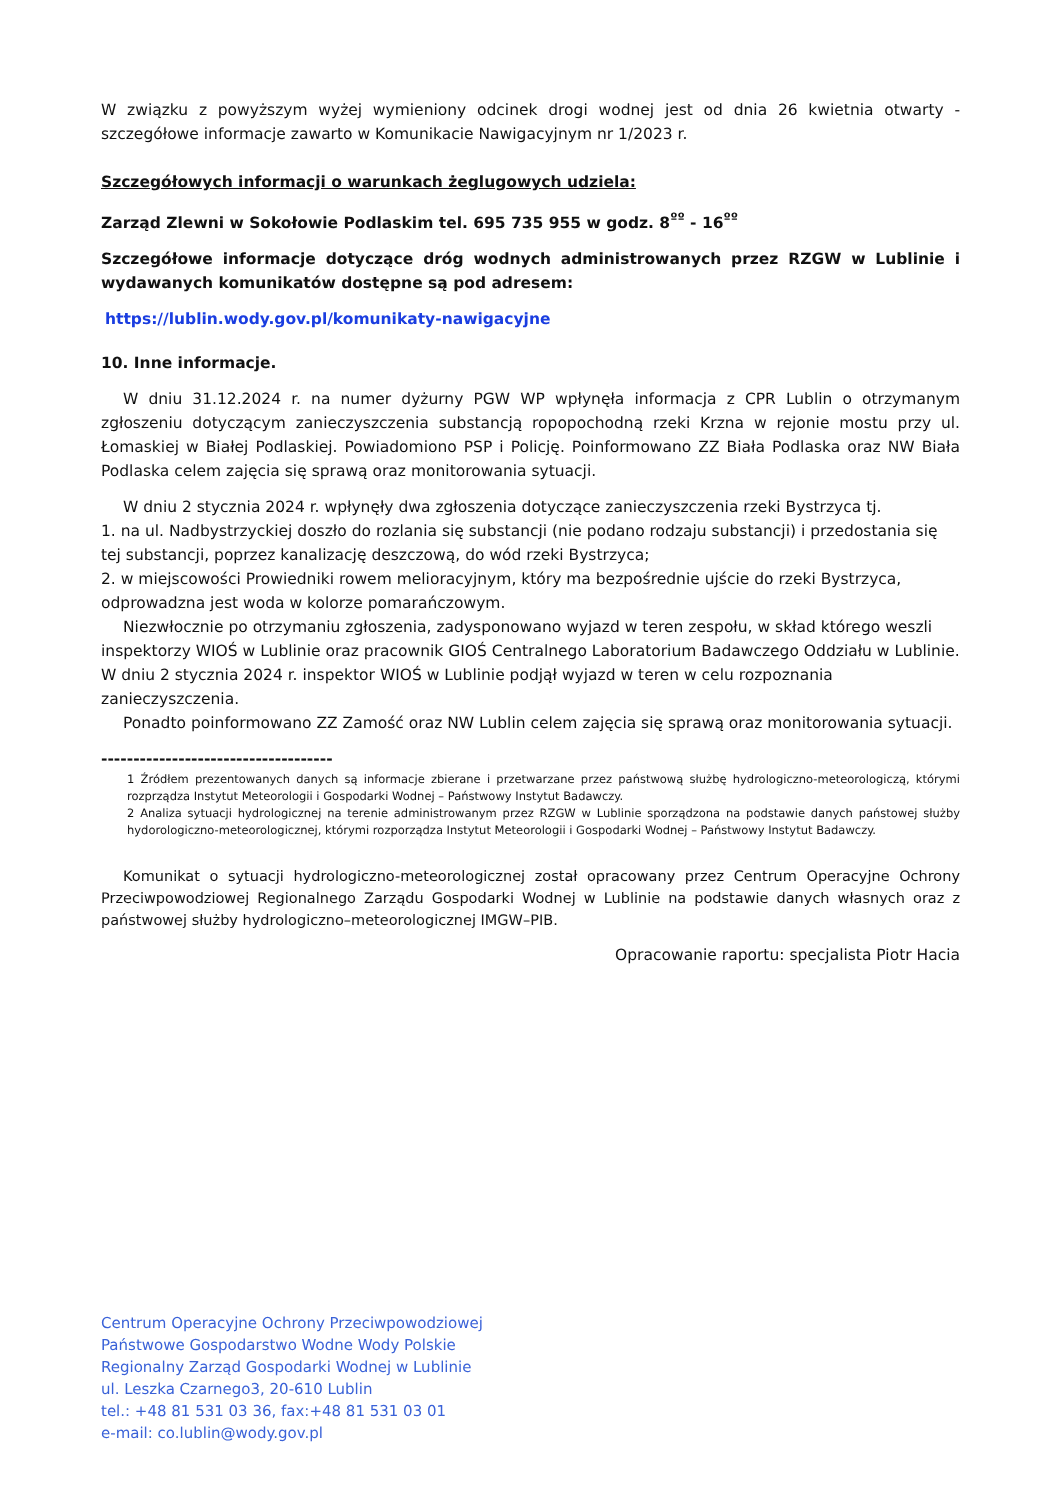W związku z powyższym wyżej wymieniony odcinek drogi wodnej jest od dnia 26 kwietnia otwarty - szczegółowe informacje zawarto w Komunikacie Nawigacyjnym nr 1/2023 r.
Szczegółowych informacji o warunkach żeglugowych udziela:
Zarząd Zlewni w Sokołowie Podlaskim tel. 695 735 955 w godz. 8<sup>ºº</sup> - 16<sup>ºº</sup>
Szczegółowe informacje dotyczące dróg wodnych administrowanych przez RZGW w Lublinie i wydawanych komunikatów dostępne są pod adresem:
https://lublin.wody.gov.pl/komunikaty-nawigacyjne
10. Inne informacje.
W dniu 31.12.2024 r. na numer dyżurny PGW WP wpłynęła informacja z CPR Lublin o otrzymanym zgłoszeniu dotyczącym zanieczyszczenia substancją ropopochodną rzeki Krzna w rejonie mostu przy ul. Łomaskiej w Białej Podlaskiej. Powiadomiono PSP i Policję. Poinformowano ZZ Biała Podlaska oraz NW Biała Podlaska celem zajęcia się sprawą oraz monitorowania sytuacji.
W dniu 2 stycznia 2024 r. wpłynęły dwa zgłoszenia dotyczące zanieczyszczenia rzeki Bystrzyca tj.
1. na ul. Nadbystrzyckiej doszło do rozlania się substancji (nie podano rodzaju substancji) i przedostania się tej substancji, poprzez kanalizację deszczową, do wód rzeki Bystrzyca;
2. w miejscowości Prowiedniki rowem melioracyjnym, który ma bezpośrednie ujście do rzeki Bystrzyca, odprowadzna jest woda w kolorze pomarańczowym.
Niezwłocznie po otrzymaniu zgłoszenia, zadysponowano wyjazd w teren zespołu, w skład którego weszli inspektorzy WIOŚ w Lublinie oraz pracownik GIOŚ Centralnego Laboratorium Badawczego Oddziału w Lublinie. W dniu 2 stycznia 2024 r. inspektor WIOŚ w Lublinie podjął wyjazd w teren w celu rozpoznania zanieczyszczenia.
Ponadto poinformowano ZZ Zamość oraz NW Lublin celem zajęcia się sprawą oraz monitorowania sytuacji.
------------------------------------
1 Źródłem prezentowanych danych są informacje zbierane i przetwarzane przez państwową służbę hydrologiczno-meteorologiczą, którymi rozprządza Instytut Meteorologii i Gospodarki Wodnej – Państwowy Instytut Badawczy.
2 Analiza sytuacji hydrologicznej na terenie administrowanym przez RZGW w Lublinie sporządzona na podstawie danych państowej służby hydorologiczno-meteorologicznej, którymi rozporządza Instytut Meteorologii i Gospodarki Wodnej – Państwowy Instytut Badawczy.
Komunikat o sytuacji hydrologiczno-meteorologicznej został opracowany przez Centrum Operacyjne Ochrony Przeciwpowodziowej Regionalnego Zarządu Gospodarki Wodnej w Lublinie na podstawie danych własnych oraz z państwowej służby hydrologiczno–meteorologicznej IMGW–PIB.
Opracowanie raportu: specjalista Piotr Hacia
Centrum Operacyjne Ochrony Przeciwpowodziowej
Państwowe Gospodarstwo Wodne Wody Polskie
Regionalny Zarząd Gospodarki Wodnej w Lublinie
ul. Leszka Czarnego3, 20-610 Lublin
tel.: +48 81 531 03 36, fax:+48 81 531 03 01
e-mail: co.lublin@wody.gov.pl